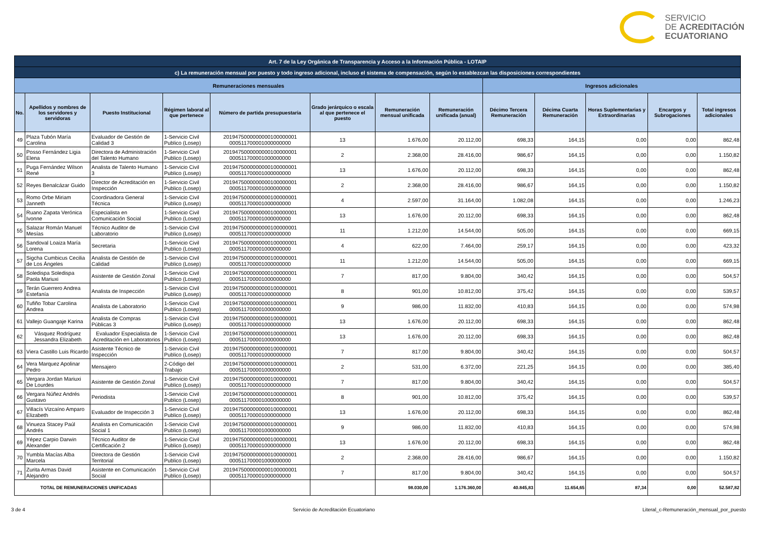SERVICIO
DE ACREDITACIÓN
ECUATORIANO
| Art. 7 de la Ley Orgánica de Transparencia y Acceso a la Información Pública - LOTAIP | | | | | | | | | | | | |
| c) La remuneración mensual por puesto y todo ingreso adicional, incluso el sistema de compensación, según lo establezcan las disposiciones correspondientes | | | | | | | | | | | | |
| Remuneraciones mensuales | | | | | | | | Ingresos adicionales | | | | |
| No. | Apellidos y nombres de los servidores y servidoras | Puesto Institucional | Régimen laboral al que pertenece | Número de partida presupuestaria | Grado jerárquico o escala al que pertenece el puesto | Remuneración mensual unificada | Remuneración unificada (anual) | Décimo Tercera Remuneración | Décima Cuarta Remuneración | Horas Suplementarias y Extraordinarias | Encargos y Subrogaciones | Total ingresos adicionales |
| 49 | Plaza Tubón María Carolina | Evaluador de Gestión de Calidad 3 | 1-Servicio Civil Publico (Losep) | 2019475000000000100000001 000511700001000000000 | 13 | 1.676,00 | 20.112,00 | 698,33 | 164,15 | 0,00 | 0,00 | 862,48 |
| 50 | Posso Fernández Ligia Elena | Directora de Administración del Talento Humano | 1-Servicio Civil Publico (Losep) | 2019475000000000100000001 000511700001000000000 | 2 | 2.368,00 | 28.416,00 | 986,67 | 164,15 | 0,00 | 0,00 | 1.150,82 |
| 51 | Puga Fernández Wilson René | Analista de Talento Humano 3 | 1-Servicio Civil Publico (Losep) | 2019475000000000100000001 000511700001000000000 | 13 | 1.676,00 | 20.112,00 | 698,33 | 164,15 | 0,00 | 0,00 | 862,48 |
| 52 | Reyes Benalcázar Guido | Director de Acreditación en Inspección | 1-Servicio Civil Publico (Losep) | 2019475000000000100000001 000511700001000000000 | 2 | 2.368,00 | 28.416,00 | 986,67 | 164,15 | 0,00 | 0,00 | 1.150,82 |
| 53 | Romo Orbe Miriam Janneth | Coordinadora General Técnica | 1-Servicio Civil Publico (Losep) | 2019475000000000100000001 000511700001000000000 | 4 | 2.597,00 | 31.164,00 | 1.082,08 | 164,15 | 0,00 | 0,00 | 1.246,23 |
| 54 | Ruano Zapata Verónica Ivonne | Especialista en Comunicación Social | 1-Servicio Civil Publico (Losep) | 2019475000000000100000001 000511700001000000000 | 13 | 1.676,00 | 20.112,00 | 698,33 | 164,15 | 0,00 | 0,00 | 862,48 |
| 55 | Salazar Román Manuel Mesías | Técnico Auditor de Laboratorio | 1-Servicio Civil Publico (Losep) | 2019475000000000100000001 000511700001000000000 | 11 | 1.212,00 | 14.544,00 | 505,00 | 164,15 | 0,00 | 0,00 | 669,15 |
| 56 | Sandoval Loaiza María Lorena | Secretaria | 1-Servicio Civil Publico (Losep) | 2019475000000000100000001 000511700001000000000 | 4 | 622,00 | 7.464,00 | 259,17 | 164,15 | 0,00 | 0,00 | 423,32 |
| 57 | Sigcha Cumbicus Cecilia de Los Ángeles | Analista de Gestión de Calidad | 1-Servicio Civil Publico (Losep) | 2019475000000000100000001 000511700001000000000 | 11 | 1.212,00 | 14.544,00 | 505,00 | 164,15 | 0,00 | 0,00 | 669,15 |
| 58 | Soledispa Soledispa Paola Mariuxi | Asistente de Gestión Zonal | 1-Servicio Civil Publico (Losep) | 2019475000000000100000001 000511700001000000000 | 7 | 817,00 | 9.804,00 | 340,42 | 164,15 | 0,00 | 0,00 | 504,57 |
| 59 | Terán Guerrero Andrea Estefanía | Analista de Inspección | 1-Servicio Civil Publico (Losep) | 2019475000000000100000001 000511700001000000000 | 8 | 901,00 | 10.812,00 | 375,42 | 164,15 | 0,00 | 0,00 | 539,57 |
| 60 | Tufiño Tobar Carolina Andrea | Analista de Laboratorio | 1-Servicio Civil Publico (Losep) | 2019475000000000100000001 000511700001000000000 | 9 | 986,00 | 11.832,00 | 410,83 | 164,15 | 0,00 | 0,00 | 574,98 |
| 61 | Vallejo Guangaje Karina | Analista de Compras Públicas 3 | 1-Servicio Civil Publico (Losep) | 2019475000000000100000001 000511700001000000000 | 13 | 1.676,00 | 20.112,00 | 698,33 | 164,15 | 0,00 | 0,00 | 862,48 |
| 62 | Vásquez Rodríguez Jessandra Elizabeth | Evaluador Especialista de Acreditación en Laboratorios | 1-Servicio Civil Publico (Losep) | 2019475000000000100000001 000511700001000000000 | 13 | 1.676,00 | 20.112,00 | 698,33 | 164,15 | 0,00 | 0,00 | 862,48 |
| 63 | Viera Castillo Luis Ricardo | Asistente Técnico de Inspección | 1-Servicio Civil Publico (Losep) | 2019475000000000100000001 000511700001000000000 | 7 | 817,00 | 9.804,00 | 340,42 | 164,15 | 0,00 | 0,00 | 504,57 |
| 64 | Vera Marquez Apolinar Pedro | Mensajero | 2-Código del Trabajo | 2019475000000000100000001 000511700001000000000 | 2 | 531,00 | 6.372,00 | 221,25 | 164,15 | 0,00 | 0,00 | 385,40 |
| 65 | Vergara Jordan Mariuxi De Lourdes | Asistente de Gestión Zonal | 1-Servicio Civil Publico (Losep) | 2019475000000000100000001 000511700001000000000 | 7 | 817,00 | 9.804,00 | 340,42 | 164,15 | 0,00 | 0,00 | 504,57 |
| 66 | Vergara Núñez Andrés Gustavo | Periodista | 1-Servicio Civil Publico (Losep) | 2019475000000000100000001 000511700001000000000 | 8 | 901,00 | 10.812,00 | 375,42 | 164,15 | 0,00 | 0,00 | 539,57 |
| 67 | Villacís Vizcaíno Amparo Elizabeth | Evaluador de Inspección 3 | 1-Servicio Civil Publico (Losep) | 2019475000000000100000001 000511700001000000000 | 13 | 1.676,00 | 20.112,00 | 698,33 | 164,15 | 0,00 | 0,00 | 862,48 |
| 68 | Vinueza Stacey Paúl Andrés | Analista en Comunicación Social 1 | 1-Servicio Civil Publico (Losep) | 2019475000000000100000001 000511700001000000000 | 9 | 986,00 | 11.832,00 | 410,83 | 164,15 | 0,00 | 0,00 | 574,98 |
| 69 | Yépez Carpio Darwin Alexander | Técnico Auditor de Certificación 2 | 1-Servicio Civil Publico (Losep) | 2019475000000000100000001 000511700001000000000 | 13 | 1.676,00 | 20.112,00 | 698,33 | 164,15 | 0,00 | 0,00 | 862,48 |
| 70 | Yumbla Macías Alba Marcela | Directora de Gestión Territorial | 1-Servicio Civil Publico (Losep) | 2019475000000000100000001 000511700001000000000 | 2 | 2.368,00 | 28.416,00 | 986,67 | 164,15 | 0,00 | 0,00 | 1.150,82 |
| 71 | Zurita Armas David Alejandro | Asistente en Comunicación Social | 1-Servicio Civil Publico (Losep) | 2019475000000000100000001 000511700001000000000 | 7 | 817,00 | 9.804,00 | 340,42 | 164,15 | 0,00 | 0,00 | 504,57 |
| TOTAL DE REMUNERACIONES UNIFICADAS | | | | | | 98.030,00 | 1.176.360,00 | 40.845,83 | 11.654,65 | 87,34 | 0,00 | 52.587,82 |
3 de 4 Servicio de Acreditación Ecuatoriano Literal_c-Remuneración_mensual_por_puesto